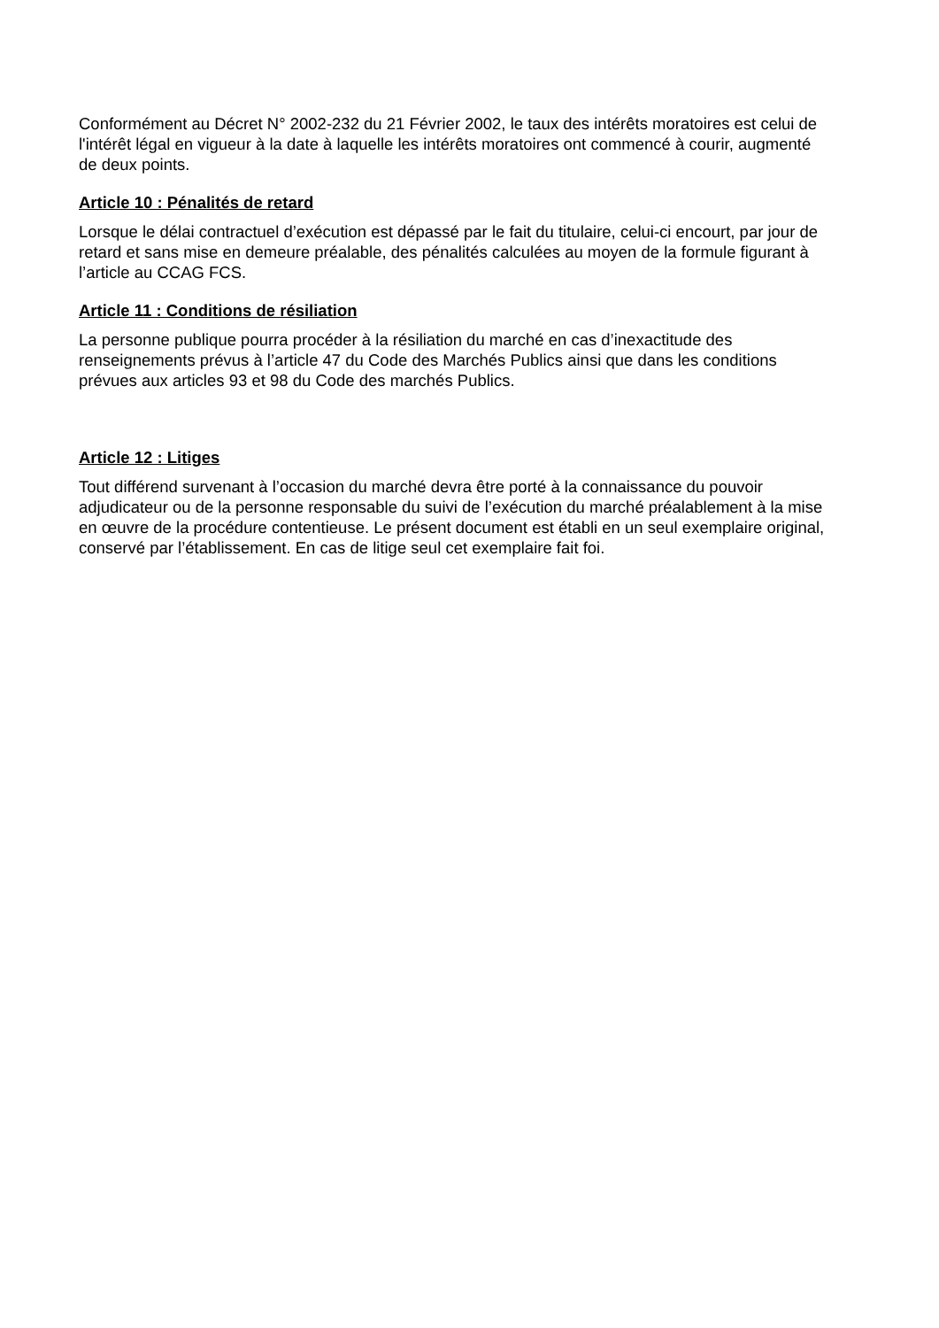Conformément au Décret N° 2002-232 du 21 Février 2002, le taux des intérêts moratoires est celui de l'intérêt légal en vigueur à la date à laquelle les intérêts moratoires ont commencé à courir, augmenté de deux points.
Article 10 : Pénalités de retard
Lorsque le délai contractuel d’exécution est dépassé par le fait du titulaire, celui-ci encourt, par jour de retard et sans mise en demeure préalable, des pénalités calculées au moyen de la formule figurant à l’article au CCAG FCS.
Article 11 : Conditions de résiliation
La personne publique pourra procéder à la résiliation du marché en cas d’inexactitude des renseignements prévus à l’article 47 du Code des Marchés Publics ainsi que dans les conditions prévues aux articles 93 et 98 du Code des marchés Publics.
Article 12 : Litiges
Tout différend survenant à l’occasion du marché devra être porté à la connaissance du pouvoir adjudicateur ou de la personne responsable du suivi de l’exécution du marché préalablement à la mise en œuvre de la procédure contentieuse. Le présent document est établi en un seul exemplaire original, conservé par l’établissement. En cas de litige seul cet exemplaire fait foi.